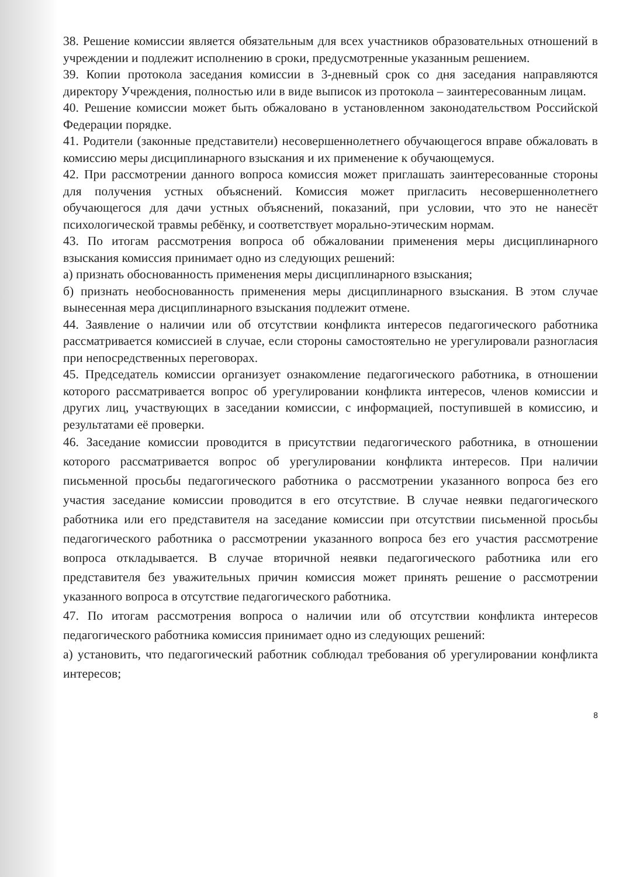38. Решение комиссии является обязательным для всех участников образовательных отношений в учреждении и подлежит исполнению в сроки, предусмотренные указанным решением.
39. Копии протокола заседания комиссии в 3-дневный срок со дня заседания направляются директору Учреждения, полностью или в виде выписок из протокола – заинтересованным лицам.
40. Решение комиссии может быть обжаловано в установленном законодательством Российской Федерации порядке.
41. Родители (законные представители) несовершеннолетнего обучающегося вправе обжаловать в комиссию меры дисциплинарного взыскания и их применение к обучающемуся.
42. При рассмотрении данного вопроса комиссия может приглашать заинтересованные стороны для получения устных объяснений. Комиссия может пригласить несовершеннолетнего обучающегося для дачи устных объяснений, показаний, при условии, что это не нанесёт психологической травмы ребёнку, и соответствует морально-этическим нормам.
43. По итогам рассмотрения вопроса об обжаловании применения меры дисциплинарного взыскания комиссия принимает одно из следующих решений:
а) признать обоснованность применения меры дисциплинарного взыскания;
б) признать необоснованность применения меры дисциплинарного взыскания. В этом случае вынесенная мера дисциплинарного взыскания подлежит отмене.
44. Заявление о наличии или об отсутствии конфликта интересов педагогического работника рассматривается комиссией в случае, если стороны самостоятельно не урегулировали разногласия при непосредственных переговорах.
45. Председатель комиссии организует ознакомление педагогического работника, в отношении которого рассматривается вопрос об урегулировании конфликта интересов, членов комиссии и других лиц, участвующих в заседании комиссии, с информацией, поступившей в комиссию, и результатами её проверки.
46. Заседание комиссии проводится в присутствии педагогического работника, в отношении которого рассматривается вопрос об урегулировании конфликта интересов. При наличии письменной просьбы педагогического работника о рассмотрении указанного вопроса без его участия заседание комиссии проводится в его отсутствие. В случае неявки педагогического работника или его представителя на заседание комиссии при отсутствии письменной просьбы педагогического работника о рассмотрении указанного вопроса без его участия рассмотрение вопроса откладывается. В случае вторичной неявки педагогического работника или его представителя без уважительных причин комиссия может принять решение о рассмотрении указанного вопроса в отсутствие педагогического работника.
47. По итогам рассмотрения вопроса о наличии или об отсутствии конфликта интересов педагогического работника комиссия принимает одно из следующих решений:
а) установить, что педагогический работник соблюдал требования об урегулировании конфликта интересов;
8